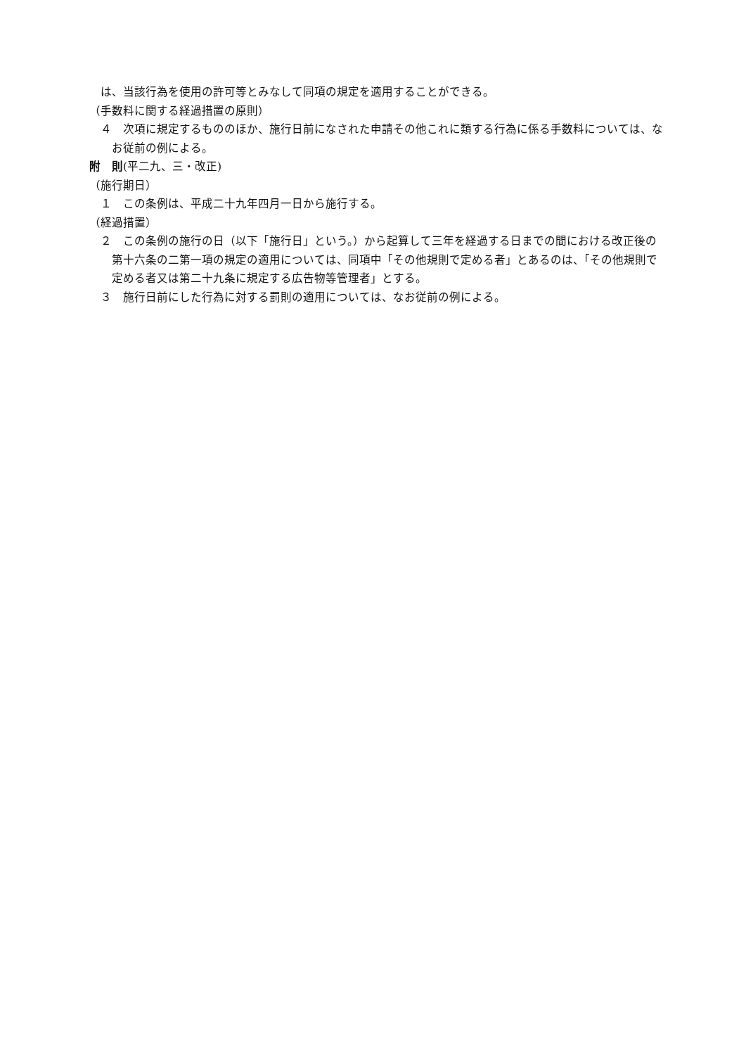は、当該行為を使用の許可等とみなして同項の規定を適用することができる。
（手数料に関する経過措置の原則）
４　次項に規定するもののほか、施行日前になされた申請その他これに類する行為に係る手数料については、なお従前の例による。
附　則(平二九、三・改正)
（施行期日）
１　この条例は、平成二十九年四月一日から施行する。
（経過措置）
２　この条例の施行の日（以下「施行日」という。）から起算して三年を経過する日までの間における改正後の第十六条の二第一項の規定の適用については、同項中「その他規則で定める者」とあるのは、「その他規則で定める者又は第二十九条に規定する広告物等管理者」とする。
３　施行日前にした行為に対する罰則の適用については、なお従前の例による。